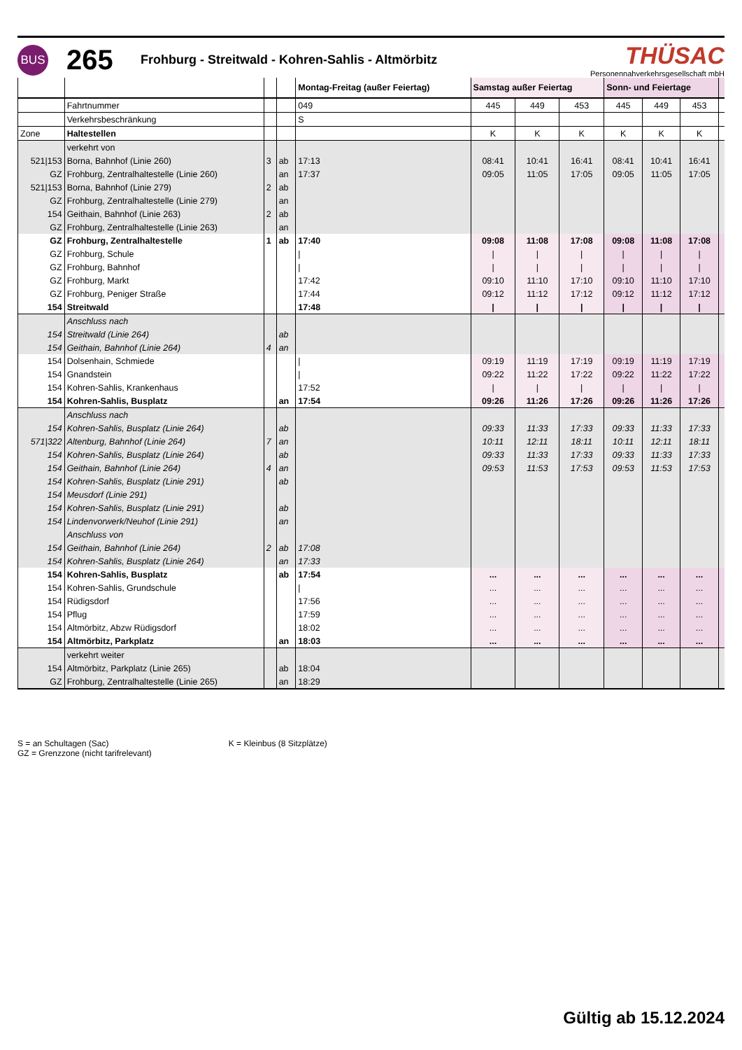BUS
265
Frohburg - Streitwald - Kohren-Sahlis - Altmörbitz
THÜSAC
Personennahverkehrsgesellschaft mbH
| | | | | Montag-Freitag (außer Feiertag) | Samstag außer Feiertag | | | Sonn- und Feiertage | | | |
| --- | --- | --- | --- | --- | --- | --- | --- | --- | --- | --- | --- |
| | Fahrtnummer | | | 049 | 445 | 449 | 453 | 445 | 449 | 453 | |
| | Verkehrsbeschränkung | | | S | | | | | | | |
| Zone | Haltestellen | | | | K | K | K | K | K | K | |
| | verkehrt von | | | | | | | | | | |
| 521/153 | Borna, Bahnhof (Linie 260) | 3 | ab | 17:13 | 08:41 | 10:41 | 16:41 | 08:41 | 10:41 | 16:41 | |
| GZ | Frohburg, Zentralhaltestelle (Linie 260) | | an | 17:37 | 09:05 | 11:05 | 17:05 | 09:05 | 11:05 | 17:05 | |
| 521/153 | Borna, Bahnhof (Linie 279) | 2 | ab | | | | | | | | |
| GZ | Frohburg, Zentralhaltestelle (Linie 279) | | an | | | | | | | | |
| 154 | Geithain, Bahnhof (Linie 263) | 2 | ab | | | | | | | | |
| GZ | Frohburg, Zentralhaltestelle (Linie 263) | | an | | | | | | | | |
| GZ | Frohburg, Zentralhaltestelle | 1 | ab | 17:40 | 09:08 | 11:08 | 17:08 | 09:08 | 11:08 | 17:08 | |
| GZ | Frohburg, Schule | | | / | / | / | / | / | / | / | |
| GZ | Frohburg, Bahnhof | | | / | / | / | / | / | / | / | |
| GZ | Frohburg, Markt | | | 17:42 | 09:10 | 11:10 | 17:10 | 09:10 | 11:10 | 17:10 | |
| GZ | Frohburg, Peniger Straße | | | 17:44 | 09:12 | 11:12 | 17:12 | 09:12 | 11:12 | 17:12 | |
| 154 | Streitwald | | | 17:48 | / | / | / | / | / | / | |
| | Anschluss nach | | | | | | | | | | |
| 154 | Streitwald (Linie 264) | | ab | | | | | | | | |
| 154 | Geithain, Bahnhof (Linie 264) | 4 | an | | | | | | | | |
| 154 | Dolsenhain, Schmiede | | | / | 09:19 | 11:19 | 17:19 | 09:19 | 11:19 | 17:19 | |
| 154 | Gnandstein | | | / | 09:22 | 11:22 | 17:22 | 09:22 | 11:22 | 17:22 | |
| 154 | Kohren-Sahlis, Krankenhaus | | | 17:52 | / | / | / | / | / | / | |
| 154 | Kohren-Sahlis, Busplatz | | an | 17:54 | 09:26 | 11:26 | 17:26 | 09:26 | 11:26 | 17:26 | |
| | Anschluss nach | | | | | | | | | | |
| 154 | Kohren-Sahlis, Busplatz (Linie 264) | | ab | | 09:33 | 11:33 | 17:33 | 09:33 | 11:33 | 17:33 | |
| 571/322 | Altenburg, Bahnhof (Linie 264) | 7 | an | | 10:11 | 12:11 | 18:11 | 10:11 | 12:11 | 18:11 | |
| 154 | Kohren-Sahlis, Busplatz (Linie 264) | | ab | | 09:33 | 11:33 | 17:33 | 09:33 | 11:33 | 17:33 | |
| 154 | Geithain, Bahnhof (Linie 264) | 4 | an | | 09:53 | 11:53 | 17:53 | 09:53 | 11:53 | 17:53 | |
| 154 | Kohren-Sahlis, Busplatz (Linie 291) | | ab | | | | | | | | |
| 154 | Meusdorf (Linie 291) | | | | | | | | | | |
| 154 | Kohren-Sahlis, Busplatz (Linie 291) | | ab | | | | | | | | |
| 154 | Lindenvorwerk/Neuhof (Linie 291) | | an | | | | | | | | |
| | Anschluss von | | | | | | | | | | |
| 154 | Geithain, Bahnhof (Linie 264) | 2 | ab | 17:08 | | | | | | | |
| 154 | Kohren-Sahlis, Busplatz (Linie 264) | | an | 17:33 | | | | | | | |
| 154 | Kohren-Sahlis, Busplatz | | ab | 17:54 | ... | ... | ... | ... | ... | ... | |
| 154 | Kohren-Sahlis, Grundschule | | | / | ... | ... | ... | ... | ... | ... | |
| 154 | Rüdigsdorf | | | 17:56 | ... | ... | ... | ... | ... | ... | |
| 154 | Pflug | | | 17:59 | ... | ... | ... | ... | ... | ... | |
| 154 | Altmörbitz, Abzw Rüdigsdorf | | | 18:02 | ... | ... | ... | ... | ... | ... | |
| 154 | Altmörbitz, Parkplatz | | an | 18:03 | ... | ... | ... | ... | ... | ... | |
| | verkehrt weiter | | | | | | | | | | |
| 154 | Altmörbitz, Parkplatz (Linie 265) | | ab | 18:04 | | | | | | | |
| GZ | Frohburg, Zentralhaltestelle (Linie 265) | | an | 18:29 | | | | | | | |
S = an Schultagen (Sac)
GZ = Grenzzone (nicht tarifrelevant)
K = Kleinbus (8 Sitzplätze)
Gültig ab 15.12.2024